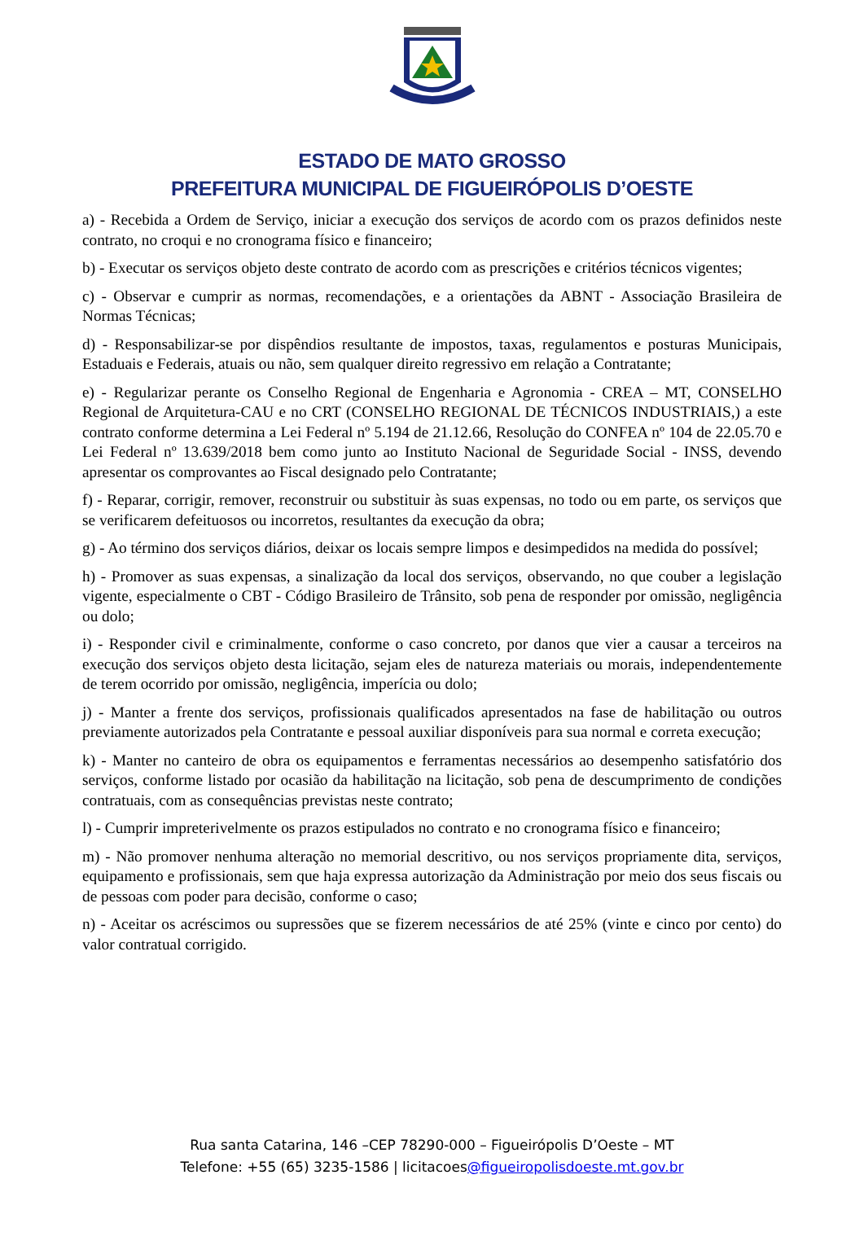ESTADO DE MATO GROSSO
PREFEITURA MUNICIPAL DE FIGUEIRÓPOLIS D’OESTE
a) - Recebida a Ordem de Serviço, iniciar a execução dos serviços de acordo com os prazos definidos neste contrato, no croqui e no cronograma físico e financeiro;
b) - Executar os serviços objeto deste contrato de acordo com as prescrições e critérios técnicos vigentes;
c) - Observar e cumprir as normas, recomendações, e a orientações da ABNT - Associação Brasileira de Normas Técnicas;
d) - Responsabilizar-se por dispêndios resultante de impostos, taxas, regulamentos e posturas Municipais, Estaduais e Federais, atuais ou não, sem qualquer direito regressivo em relação a Contratante;
e) - Regularizar perante os Conselho Regional de Engenharia e Agronomia - CREA – MT, CONSELHO Regional de Arquitetura-CAU e no CRT (CONSELHO REGIONAL DE TÉCNICOS INDUSTRIAIS,) a este contrato conforme determina a Lei Federal nº 5.194 de 21.12.66, Resolução do CONFEA nº 104 de 22.05.70 e Lei Federal nº 13.639/2018 bem como junto ao Instituto Nacional de Seguridade Social - INSS, devendo apresentar os comprovantes ao Fiscal designado pelo Contratante;
f) - Reparar, corrigir, remover, reconstruir ou substituir às suas expensas, no todo ou em parte, os serviços que se verificarem defeituosos ou incorretos, resultantes da execução da obra;
g) - Ao término dos serviços diários, deixar os locais sempre limpos e desimpedidos na medida do possível;
h) - Promover as suas expensas, a sinalização da local dos serviços, observando, no que couber a legislação vigente, especialmente o CBT - Código Brasileiro de Trânsito, sob pena de responder por omissão, negligência ou dolo;
i) - Responder civil e criminalmente, conforme o caso concreto, por danos que vier a causar a terceiros na execução dos serviços objeto desta licitação, sejam eles de natureza materiais ou morais, independentemente de terem ocorrido por omissão, negligência, imperícia ou dolo;
j) - Manter a frente dos serviços, profissionais qualificados apresentados na fase de habilitação ou outros previamente autorizados pela Contratante e pessoal auxiliar disponíveis para sua normal e correta execução;
k) - Manter no canteiro de obra os equipamentos e ferramentas necessários ao desempenho satisfatório dos serviços, conforme listado por ocasião da habilitação na licitação, sob pena de descumprimento de condições contratuais, com as consequências previstas neste contrato;
l) - Cumprir impreterivelmente os prazos estipulados no contrato e no cronograma físico e financeiro;
m) - Não promover nenhuma alteração no memorial descritivo, ou nos serviços propriamente dita, serviços, equipamento e profissionais, sem que haja expressa autorização da Administração por meio dos seus fiscais ou de pessoas com poder para decisão, conforme o caso;
n) - Aceitar os acréscimos ou supressões que se fizerem necessários de até 25% (vinte e cinco por cento) do valor contratual corrigido.
Rua santa Catarina, 146 –CEP 78290-000 – Figueirópolis D’Oeste – MT
Telefone: +55 (65) 3235-1586 | licitacoes@figueiropolisdoeste.mt.gov.br